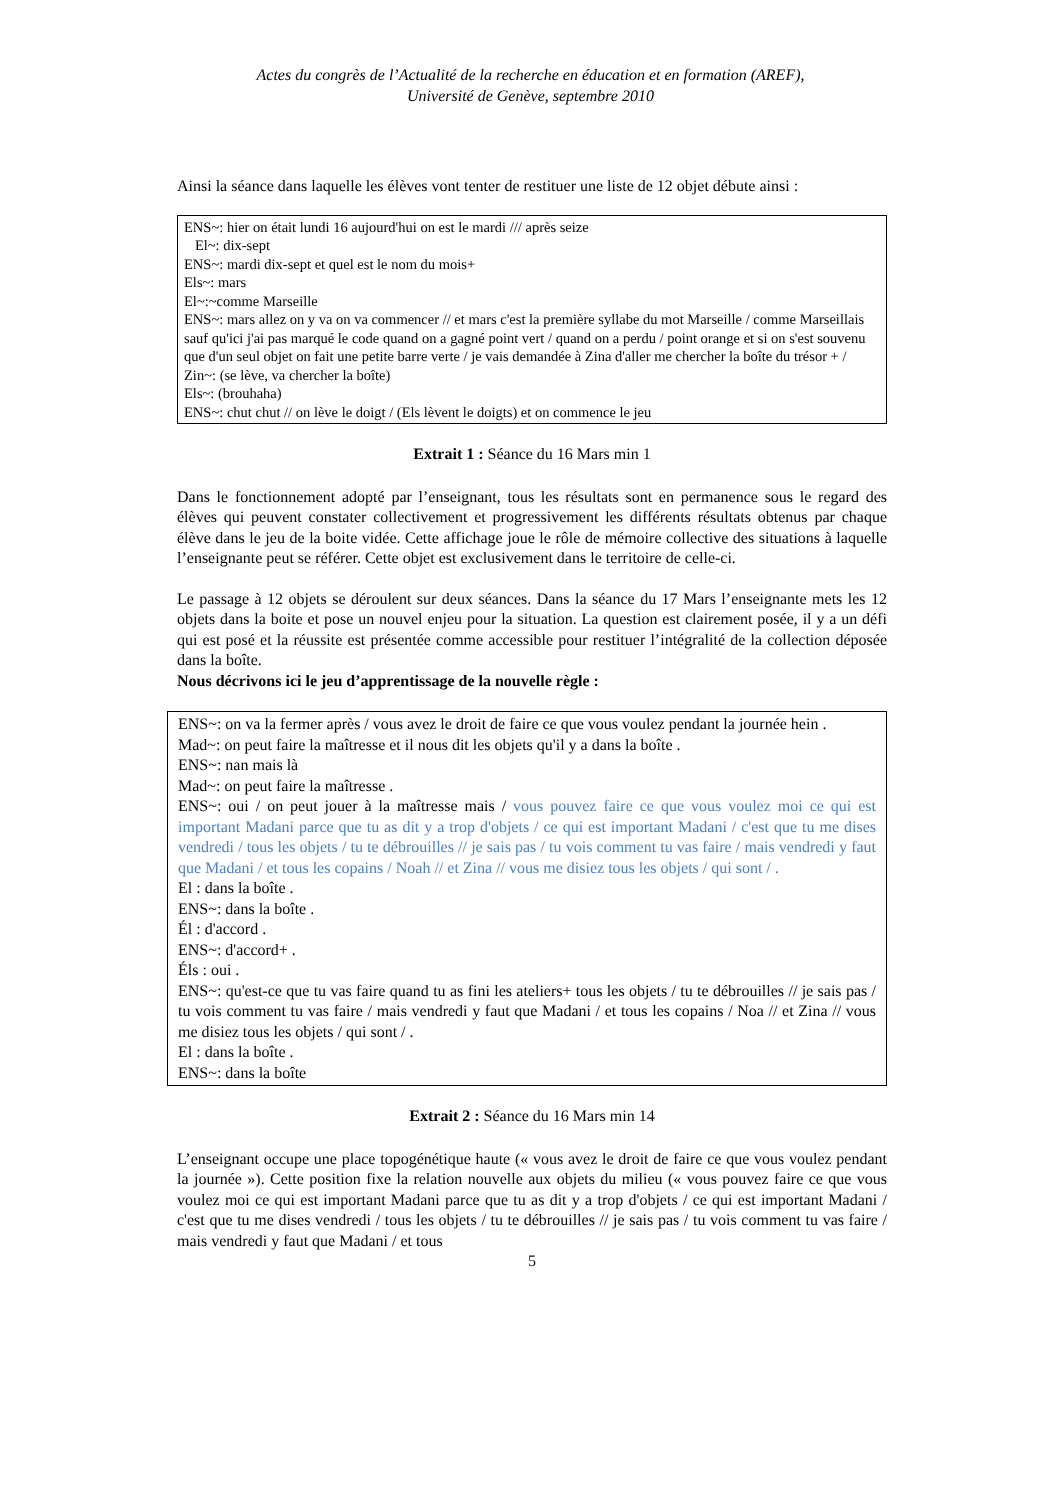Actes du congrès de l’Actualité de la recherche en éducation et en formation (AREF),
Université de Genève, septembre 2010
Ainsi la séance dans laquelle les élèves vont tenter de restituer une liste de 12 objet débute ainsi :
ENS~: hier on était lundi 16 aujourd'hui on est le mardi /// après seize
El~: dix-sept
ENS~: mardi dix-sept et quel est le nom du mois+
Els~: mars
El~:~comme Marseille
ENS~: mars allez on y va on va commencer // et mars c'est la première syllabe du mot Marseille / comme Marseillais sauf qu'ici j'ai pas marqué le code quand on a gagné point vert / quand on a perdu / point orange et si on s'est souvenu que d'un seul objet on fait une petite barre verte / je vais demandée à Zina d'aller me chercher la boîte du trésor + /
Zin~: (se lève, va chercher la boîte)
Els~: (brouhaha)
ENS~: chut chut // on lève le doigt / (Els lèvent le doigts) et on commence le jeu
Extrait 1 : Séance du 16 Mars min 1
Dans le fonctionnement adopté par l’enseignant, tous les résultats sont en permanence sous le regard des élèves qui peuvent constater collectivement et progressivement les différents résultats obtenus par chaque élève dans le jeu de la boite vidée. Cette affichage joue le rôle de mémoire collective des situations à laquelle l’enseignante peut se référer. Cette objet est exclusivement dans le territoire de celle-ci.
Le passage à 12 objets se déroulent sur deux séances. Dans la séance du 17 Mars l’enseignante mets les 12 objets dans la boite et pose un nouvel enjeu pour la situation. La question est clairement posée, il y a un défi qui est posé et la réussite est présentée comme accessible pour restituer l’intégralité de la collection déposée dans la boîte.
Nous décrivons ici le jeu d’apprentissage de la nouvelle règle :
ENS~: on va la fermer après / vous avez le droit de faire ce que vous voulez pendant la journée hein .
Mad~: on peut faire la maîtresse et il nous dit les objets qu'il y a dans la boîte .
ENS~: nan mais là
Mad~: on peut faire la maîtresse .
ENS~: oui / on peut jouer à la maîtresse mais / vous pouvez faire ce que vous voulez moi ce qui est important Madani parce que tu as dit y a trop d'objets / ce qui est important Madani / c'est que tu me dises vendredi / tous les objets / tu te débrouilles // je sais pas / tu vois comment tu vas faire / mais vendredi y faut que Madani / et tous les copains / Noah // et Zina // vous me disiez tous les objets / qui sont / .
El : dans la boîte .
ENS~: dans la boîte .
Él : d'accord .
ENS~: d'accord+ .
Éls : oui .
ENS~: qu'est-ce que tu vas faire quand tu as fini les ateliers+ tous les objets / tu te débrouilles // je sais pas / tu vois comment tu vas faire / mais vendredi y faut que Madani / et tous les copains / Noa // et Zina // vous me disiez tous les objets / qui sont / .
El : dans la boîte .
ENS~: dans la boîte
Extrait 2 : Séance du 16 Mars min 14
L’enseignant occupe une place topogénétique haute (« vous avez le droit de faire ce que vous voulez pendant la journée »). Cette position fixe la relation nouvelle aux objets du milieu (« vous pouvez faire ce que vous voulez moi ce qui est important Madani parce que tu as dit y a trop d'objets / ce qui est important Madani / c'est que tu me dises vendredi / tous les objets / tu te débrouilles // je sais pas / tu vois comment tu vas faire / mais vendredi y faut que Madani / et tous
5